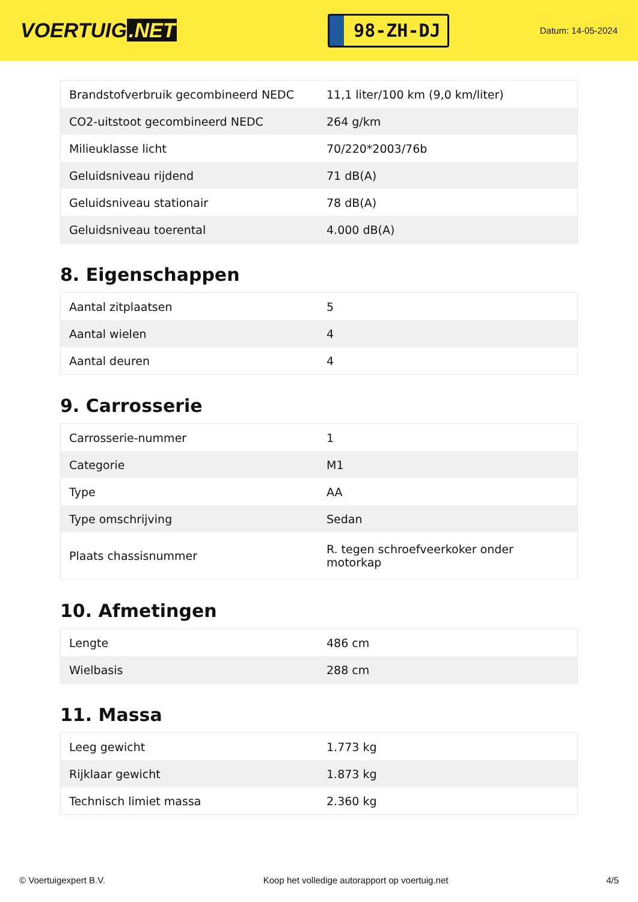VOERTUIG.NET
98-ZH-DJ
Datum: 14-05-2024
| Brandstofverbruik gecombineerd NEDC | 11,1 liter/100 km (9,0 km/liter) |
| CO2-uitstoot gecombineerd NEDC | 264 g/km |
| Milieuklasse licht | 70/220*2003/76b |
| Geluidsniveau rijdend | 71 dB(A) |
| Geluidsniveau stationair | 78 dB(A) |
| Geluidsniveau toerental | 4.000 dB(A) |
8. Eigenschappen
| Aantal zitplaatsen | 5 |
| Aantal wielen | 4 |
| Aantal deuren | 4 |
9. Carrosserie
| Carrosserie-nummer | 1 |
| Categorie | M1 |
| Type | AA |
| Type omschrijving | Sedan |
| Plaats chassisnummer | R. tegen schroefveerkoker onder motorkap |
10. Afmetingen
| Lengte | 486 cm |
| Wielbasis | 288 cm |
11. Massa
| Leeg gewicht | 1.773 kg |
| Rijklaar gewicht | 1.873 kg |
| Technisch limiet massa | 2.360 kg |
© Voertuigexpert B.V. Koop het volledige autorapport op voertuig.net 4/5